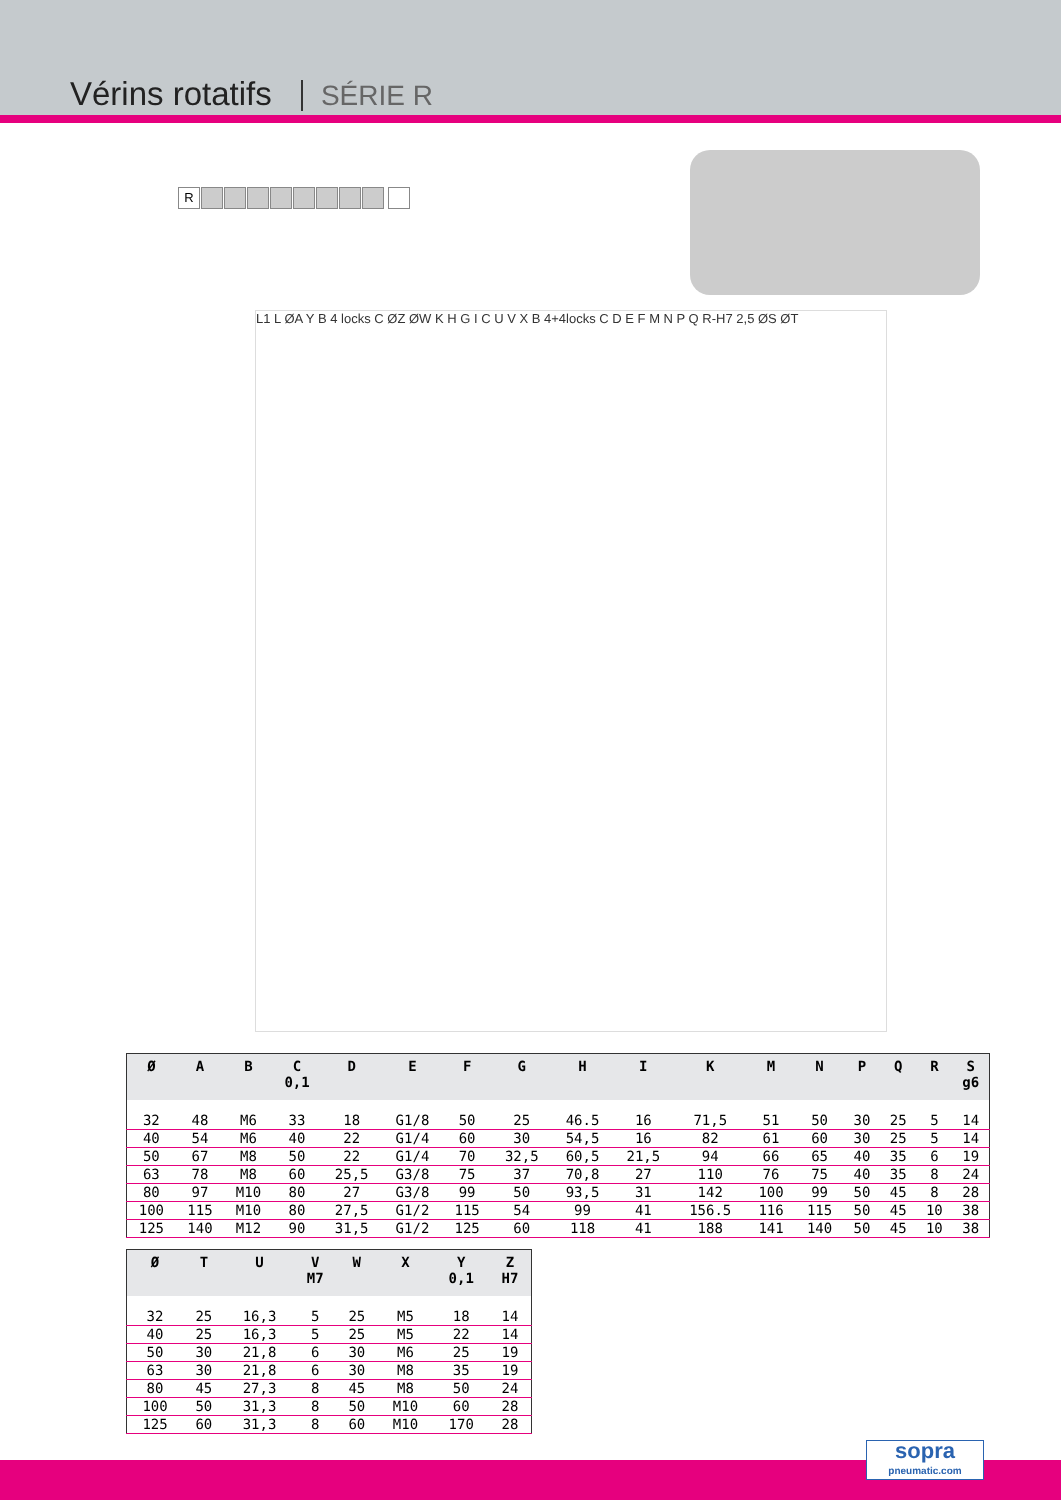Vérins rotatifs SÉRIE R
R
L1 L ØA Y B 4 locks C ØZ ØW K H G I C U V X B 4+4locks C D E F M N P Q R-H7 2,5 ØS ØT
| Ø | A | B | C 0,1 | D | E | F | G | H | I | K | M | N | P | Q | R | S g6 |
| --- | --- | --- | --- | --- | --- | --- | --- | --- | --- | --- | --- | --- | --- | --- | --- | --- |
| 32 | 48 | M6 | 33 | 18 | G1/8 | 50 | 25 | 46.5 | 16 | 71,5 | 51 | 50 | 30 | 25 | 5 | 14 |
| 40 | 54 | M6 | 40 | 22 | G1/4 | 60 | 30 | 54,5 | 16 | 82 | 61 | 60 | 30 | 25 | 5 | 14 |
| 50 | 67 | M8 | 50 | 22 | G1/4 | 70 | 32,5 | 60,5 | 21,5 | 94 | 66 | 65 | 40 | 35 | 6 | 19 |
| 63 | 78 | M8 | 60 | 25,5 | G3/8 | 75 | 37 | 70,8 | 27 | 110 | 76 | 75 | 40 | 35 | 8 | 24 |
| 80 | 97 | M10 | 80 | 27 | G3/8 | 99 | 50 | 93,5 | 31 | 142 | 100 | 99 | 50 | 45 | 8 | 28 |
| 100 | 115 | M10 | 80 | 27,5 | G1/2 | 115 | 54 | 99 | 41 | 156.5 | 116 | 115 | 50 | 45 | 10 | 38 |
| 125 | 140 | M12 | 90 | 31,5 | G1/2 | 125 | 60 | 118 | 41 | 188 | 141 | 140 | 50 | 45 | 10 | 38 |
| Ø | T | U | V M7 | W | X | Y 0,1 | Z H7 |
| --- | --- | --- | --- | --- | --- | --- | --- |
| 32 | 25 | 16,3 | 5 | 25 | M5 | 18 | 14 |
| 40 | 25 | 16,3 | 5 | 25 | M5 | 22 | 14 |
| 50 | 30 | 21,8 | 6 | 30 | M6 | 25 | 19 |
| 63 | 30 | 21,8 | 6 | 30 | M8 | 35 | 19 |
| 80 | 45 | 27,3 | 8 | 45 | M8 | 50 | 24 |
| 100 | 50 | 31,3 | 8 | 50 | M10 | 60 | 28 |
| 125 | 60 | 31,3 | 8 | 60 | M10 | 170 | 28 |
sopra
pneumatic.com